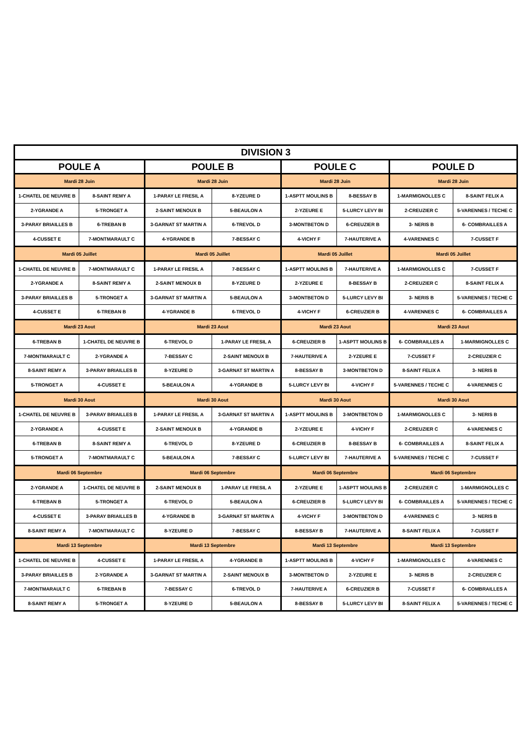| DIVISION 3 | | | | | | | |
| --- | --- | --- | --- | --- | --- | --- | --- |
| POULE A | | POULE B | | POULE C | | POULE D | |
| Mardi 28 Juin | | Mardi 28 Juin | | Mardi 28 Juin | | Mardi 28 Juin | |
| 1-CHATEL DE NEUVRE B | 8-SAINT REMY A | 1-PARAY LE FRESIL A | 8-YZEURE D | 1-ASPTT MOULINS B | 8-BESSAY B | 1-MARMIGNOLLES C | 8-SAINT FELIX A |
| 2-YGRANDE A | 5-TRONGET A | 2-SAINT MENOUX B | 5-BEAULON A | 2-YZEURE E | 5-LURCY LEVY BI | 2-CREUZIER C | 5-VARENNES / TECHE C |
| 3-PARAY BRIAILLES B | 6-TREBAN B | 3-GARNAT ST MARTIN A | 6-TREVOL D | 3-MONTBETON D | 6-CREUZIER B | 3- NERIS B | 6- COMBRAILLES A |
| 4-CUSSET E | 7-MONTMARAULT C | 4-YGRANDE B | 7-BESSAY C | 4-VICHY F | 7-HAUTERIVE A | 4-VARENNES C | 7-CUSSET F |
| Mardi 05 Juillet | | Mardi 05 Juillet | | Mardi 05 Juillet | | Mardi 05 Juillet | |
| 1-CHATEL DE NEUVRE B | 7-MONTMARAULT C | 1-PARAY LE FRESIL A | 7-BESSAY C | 1-ASPTT MOULINS B | 7-HAUTERIVE A | 1-MARMIGNOLLES C | 7-CUSSET F |
| 2-YGRANDE A | 8-SAINT REMY A | 2-SAINT MENOUX B | 8-YZEURE D | 2-YZEURE E | 8-BESSAY B | 2-CREUZIER C | 8-SAINT FELIX A |
| 3-PARAY BRIAILLES B | 5-TRONGET A | 3-GARNAT ST MARTIN A | 5-BEAULON A | 3-MONTBETON D | 5-LURCY LEVY BI | 3- NERIS B | 5-VARENNES / TECHE C |
| 4-CUSSET E | 6-TREBAN B | 4-YGRANDE B | 6-TREVOL D | 4-VICHY F | 6-CREUZIER B | 4-VARENNES C | 6- COMBRAILLES A |
| Mardi 23 Aout | | Mardi 23 Aout | | Mardi 23 Aout | | Mardi 23 Aout | |
| 6-TREBAN B | 1-CHATEL DE NEUVRE B | 6-TREVOL D | 1-PARAY LE FRESIL A | 6-CREUZIER B | 1-ASPTT MOULINS B | 6- COMBRAILLES A | 1-MARMIGNOLLES C |
| 7-MONTMARAULT C | 2-YGRANDE A | 7-BESSAY C | 2-SAINT MENOUX B | 7-HAUTERIVE A | 2-YZEURE E | 7-CUSSET F | 2-CREUZIER C |
| 8-SAINT REMY A | 3-PARAY BRIAILLES B | 8-YZEURE D | 3-GARNAT ST MARTIN A | 8-BESSAY B | 3-MONTBETON D | 8-SAINT FELIX A | 3- NERIS B |
| 5-TRONGET A | 4-CUSSET E | 5-BEAULON A | 4-YGRANDE B | 5-LURCY LEVY BI | 4-VICHY F | 5-VARENNES / TECHE C | 4-VARENNES C |
| Mardi 30 Aout | | Mardi 30 Aout | | Mardi 30 Aout | | Mardi 30 Aout | |
| 1-CHATEL DE NEUVRE B | 3-PARAY BRIAILLES B | 1-PARAY LE FRESIL A | 3-GARNAT ST MARTIN A | 1-ASPTT MOULINS B | 3-MONTBETON D | 1-MARMIGNOLLES C | 3- NERIS B |
| 2-YGRANDE A | 4-CUSSET E | 2-SAINT MENOUX B | 4-YGRANDE B | 2-YZEURE E | 4-VICHY F | 2-CREUZIER C | 4-VARENNES C |
| 6-TREBAN B | 8-SAINT REMY A | 6-TREVOL D | 8-YZEURE D | 6-CREUZIER B | 8-BESSAY B | 6- COMBRAILLES A | 8-SAINT FELIX A |
| 5-TRONGET A | 7-MONTMARAULT C | 5-BEAULON A | 7-BESSAY C | 5-LURCY LEVY BI | 7-HAUTERIVE A | 5-VARENNES / TECHE C | 7-CUSSET F |
| Mardi 06 Septembre | | Mardi 06 Septembre | | Mardi 06 Septembre | | Mardi 06 Septembre | |
| 2-YGRANDE A | 1-CHATEL DE NEUVRE B | 2-SAINT MENOUX B | 1-PARAY LE FRESIL A | 2-YZEURE E | 1-ASPTT MOULINS B | 2-CREUZIER C | 1-MARMIGNOLLES C |
| 6-TREBAN B | 5-TRONGET A | 6-TREVOL D | 5-BEAULON A | 6-CREUZIER B | 5-LURCY LEVY BI | 6- COMBRAILLES A | 5-VARENNES / TECHE C |
| 4-CUSSET E | 3-PARAY BRIAILLES B | 4-YGRANDE B | 3-GARNAT ST MARTIN A | 4-VICHY F | 3-MONTBETON D | 4-VARENNES C | 3- NERIS B |
| 8-SAINT REMY A | 7-MONTMARAULT C | 8-YZEURE D | 7-BESSAY C | 8-BESSAY B | 7-HAUTERIVE A | 8-SAINT FELIX A | 7-CUSSET F |
| Mardi 13 Septembre | | Mardi 13 Septembre | | Mardi 13 Septembre | | Mardi 13 Septembre | |
| 1-CHATEL DE NEUVRE B | 4-CUSSET E | 1-PARAY LE FRESIL A | 4-YGRANDE B | 1-ASPTT MOULINS B | 4-VICHY F | 1-MARMIGNOLLES C | 4-VARENNES C |
| 3-PARAY BRIAILLES B | 2-YGRANDE A | 3-GARNAT ST MARTIN A | 2-SAINT MENOUX B | 3-MONTBETON D | 2-YZEURE E | 3- NERIS B | 2-CREUZIER C |
| 7-MONTMARAULT C | 6-TREBAN B | 7-BESSAY C | 6-TREVOL D | 7-HAUTERIVE A | 6-CREUZIER B | 7-CUSSET F | 6- COMBRAILLES A |
| 8-SAINT REMY A | 5-TRONGET A | 8-YZEURE D | 5-BEAULON A | 8-BESSAY B | 5-LURCY LEVY BI | 8-SAINT FELIX A | 5-VARENNES / TECHE C |